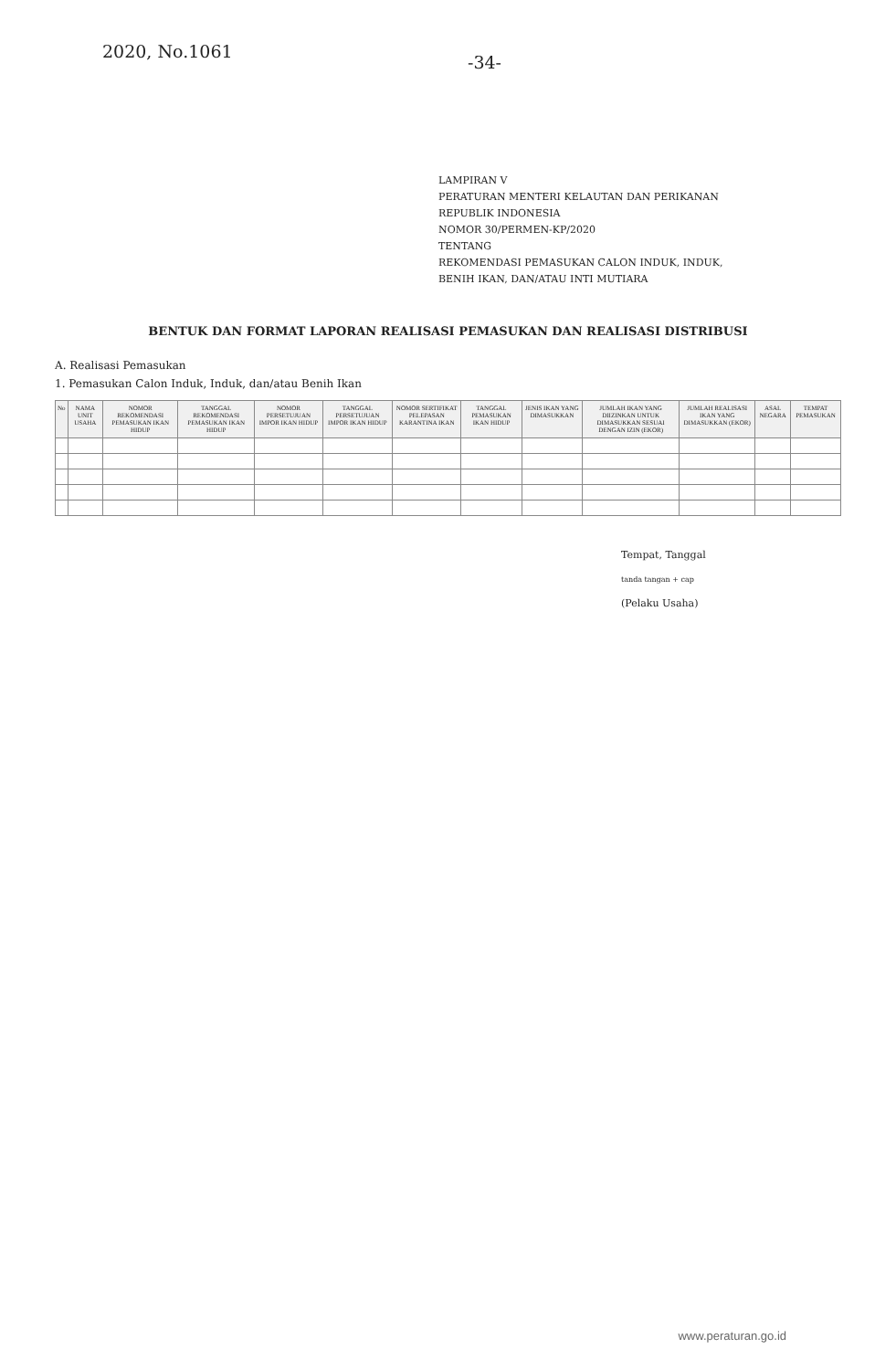2020, No.1061
-34-
LAMPIRAN V
PERATURAN MENTERI KELAUTAN DAN PERIKANAN
REPUBLIK INDONESIA
NOMOR 30/PERMEN-KP/2020
TENTANG
REKOMENDASI PEMASUKAN CALON INDUK, INDUK,
BENIH IKAN, DAN/ATAU INTI MUTIARA
BENTUK DAN FORMAT LAPORAN REALISASI PEMASUKAN DAN REALISASI DISTRIBUSI
A. Realisasi Pemasukan
1. Pemasukan Calon Induk, Induk, dan/atau Benih Ikan
| No | NAMA UNIT USAHA | NOMOR REKOMENDASI PEMASUKAN IKAN HIDUP | TANGGAL REKOMENDASI PEMASUKAN IKAN HIDUP | NOMOR PERSETUJUAN IMPOR IKAN HIDUP | TANGGAL PERSETUJUAN IMPOR IKAN HIDUP | NOMOR SERTIFIKAT PELEPASAN KARANTINA IKAN | TANGGAL PEMASUKAN IKAN HIDUP | JENIS IKAN YANG DIMASUKKAN | JUMLAH IKAN YANG DIIZINKAN UNTUK DIMASUKKAN SESUAI DENGAN IZIN (EKOR) | JUMLAH REALISASI IKAN YANG DIMASUKKAN (EKOR) | ASAL NEGARA | TEMPAT PEMASUKAN |
| --- | --- | --- | --- | --- | --- | --- | --- | --- | --- | --- | --- | --- |
Tempat, Tanggal
tanda tangan + cap
(Pelaku Usaha)
www.peraturan.go.id